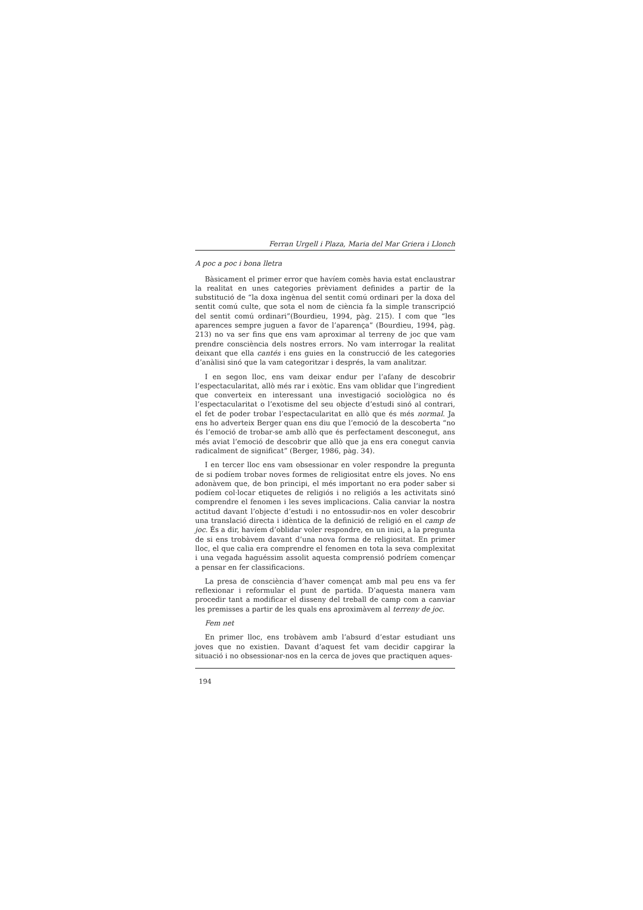Ferran Urgell i Plaza, Maria del Mar Griera i Llonch
A poc a poc i bona lletra
Bàsicament el primer error que havíem comès havia estat enclaustrar la realitat en unes categories prèviament definides a partir de la substitució de “la doxa ingènua del sentit comú ordinari per la doxa del sentit comú culte, que sota el nom de ciència fa la simple transcripció del sentit comú ordinari”(Bourdieu, 1994, pàg. 215). I com que “les aparences sempre juguen a favor de l’aparença” (Bourdieu, 1994, pàg. 213) no va ser fins que ens vam aproximar al terreny de joc que vam prendre consciència dels nostres errors. No vam interrogar la realitat deixant que ella cantés i ens guies en la construcció de les categories d’anàlisi sinó que la vam categoritzar i després, la vam analitzar.
I en segon lloc, ens vam deixar endur per l’afany de descobrir l’espectacularitat, allò més rar i exòtic. Ens vam oblidar que l’ingredient que converteix en interessant una investigació sociològica no és l’espectacularitat o l’exotisme del seu objecte d’estudi sinó al contrari, el fet de poder trobar l’espectacularitat en allò que és més normal. Ja ens ho adverteix Berger quan ens diu que l’emoció de la descoberta “no és l’emoció de trobar-se amb allò que és perfectament desconegut, ans més aviat l’emoció de descobrir que allò que ja ens era conegut canvia radicalment de significat” (Berger, 1986, pàg. 34).
I en tercer lloc ens vam obsessionar en voler respondre la pregunta de si podíem trobar noves formes de religiositat entre els joves. No ens adonàvem que, de bon principi, el més important no era poder saber si podíem col·locar etiquetes de religiós i no religiós a les activitats sinó comprendre el fenomen i les seves implicacions. Calia canviar la nostra actitud davant l’objecte d’estudi i no entossudir-nos en voler descobrir una translació directa i idèntica de la definició de religió en el camp de joc. És a dir, havíem d’oblidar voler respondre, en un inici, a la pregunta de si ens trobàvem davant d’una nova forma de religiositat. En primer lloc, el que calia era comprendre el fenomen en tota la seva complexitat i una vegada haguéssim assolit aquesta comprensió podríem començar a pensar en fer classificacions.
La presa de consciència d’haver començat amb mal peu ens va fer reflexionar i reformular el punt de partida. D’aquesta manera vam procedir tant a modificar el disseny del treball de camp com a canviar les premisses a partir de les quals ens aproximàvem al terreny de joc.
Fem net
En primer lloc, ens trobàvem amb l’absurd d’estar estudiant uns joves que no existien. Davant d’aquest fet vam decidir capgirar la situació i no obsessionar-nos en la cerca de joves que practiquen aques-
194